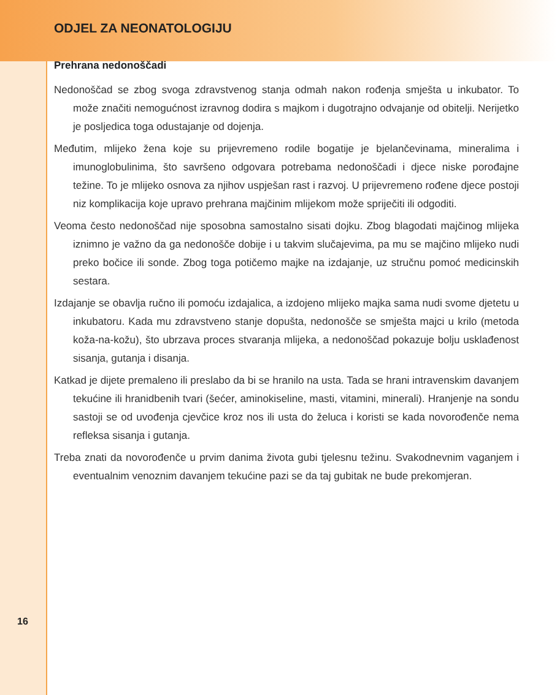ODJEL ZA NEONATOLOGIJU
Prehrana nedonoščadi
Nedonoščad se zbog svoga zdravstvenog stanja odmah nakon rođenja smješta u inkubator. To može značiti nemogućnost izravnog dodira s majkom i dugotrajno odvajanje od obitelji. Nerijetko je posljedica toga odustajanje od dojenja.
Međutim, mlijeko žena koje su prijevremeno rodile bogatije je bjelančevinama, mineralima i imunoglobulinima, što savršeno odgovara potrebama nedonoščadi i djece niske porođajne težine. To je mlijeko osnova za njihov uspješan rast i razvoj. U prijevremeno rođene djece postoji niz komplikacija koje upravo prehrana majčinim mlijekom može spriječiti ili odgoditi.
Veoma često nedonoščad nije sposobna samostalno sisati dojku. Zbog blagodati majčinog mlijeka iznimno je važno da ga nedonošče dobije i u takvim slučajevima, pa mu se majčino mlijeko nudi preko bočice ili sonde. Zbog toga potičemo majke na izdajanje, uz stručnu pomoć medicinskih sestara.
Izdajanje se obavlja ručno ili pomoću izdajalica, a izdojeno mlijeko majka sama nudi svome djetetu u inkubatoru. Kada mu zdravstveno stanje dopušta, nedonošče se smješta majci u krilo (metoda koža-na-kožu), što ubrzava proces stvaranja mlijeka, a nedonoščad pokazuje bolju usklađenost sisanja, gutanja i disanja.
Katkad je dijete premaleno ili preslabo da bi se hranilo na usta. Tada se hrani intravenskim davanjem tekućine ili hranidbenih tvari (šećer, aminokiseline, masti, vitamini, minerali). Hranjenje na sondu sastoji se od uvođenja cjevčice kroz nos ili usta do želuca i koristi se kada novorođenče nema refleksa sisanja i gutanja.
Treba znati da novorođenče u prvim danima života gubi tjelesnu težinu. Svakodnevnim vaganjem i eventualnim venoznim davanjem tekućine pazi se da taj gubitak ne bude prekomjeran.
16